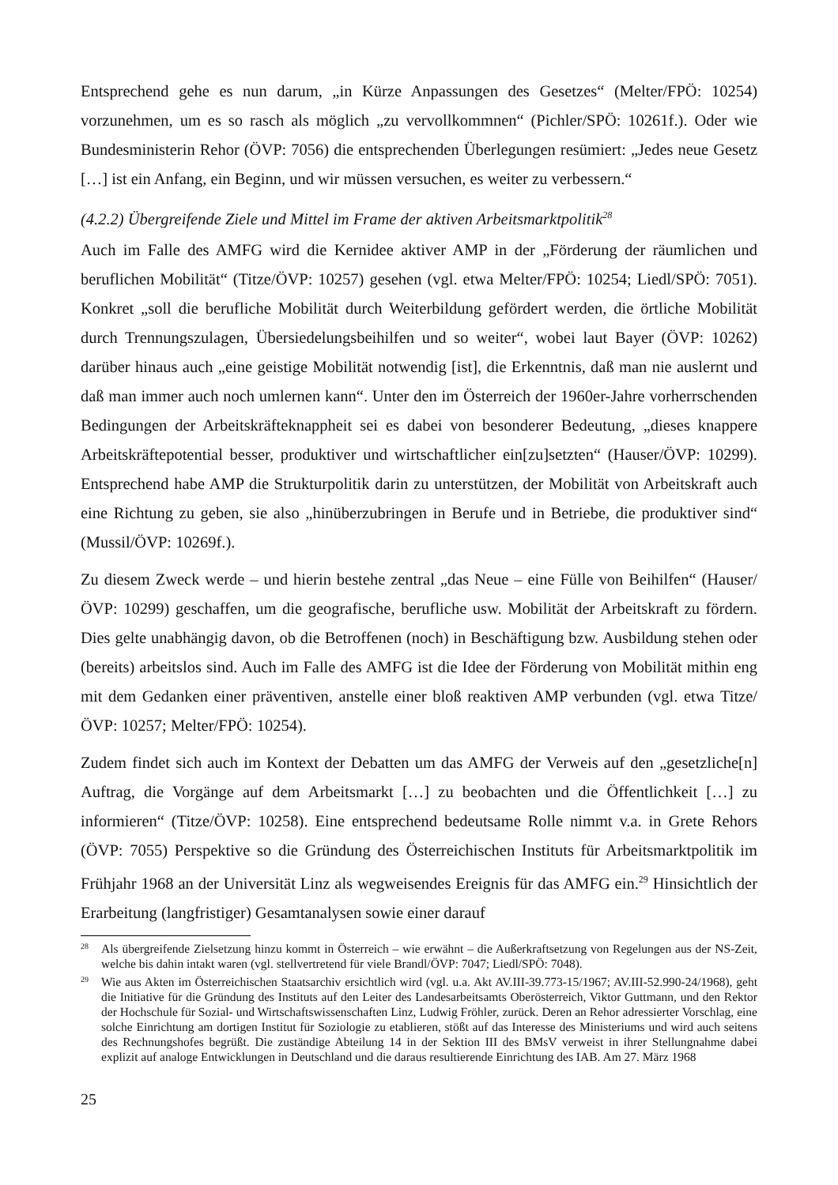Entsprechend gehe es nun darum, „in Kürze Anpassungen des Gesetzes“ (Melter/FPÖ: 10254) vorzunehmen, um es so rasch als möglich „zu vervollkommnen“ (Pichler/SPÖ: 10261f.). Oder wie Bundesministerin Rehor (ÖVP: 7056) die entsprechenden Überlegungen resümiert: „Jedes neue Gesetz […] ist ein Anfang, ein Beginn, und wir müssen versuchen, es weiter zu verbessern.“
(4.2.2) Übergreifende Ziele und Mittel im Frame der aktiven Arbeitsmarktpolitik<sup>28</sup>
Auch im Falle des AMFG wird die Kernidee aktiver AMP in der „Förderung der räumlichen und beruflichen Mobilität“ (Titze/ÖVP: 10257) gesehen (vgl. etwa Melter/FPÖ: 10254; Liedl/SPÖ: 7051). Konkret „soll die berufliche Mobilität durch Weiterbildung gefördert werden, die örtliche Mobilität durch Trennungszulagen, Übersiedelungsbeihilfen und so weiter“, wobei laut Bayer (ÖVP: 10262) darüber hinaus auch „eine geistige Mobilität notwendig [ist], die Erkenntnis, daß man nie auslernt und daß man immer auch noch umlernen kann“. Unter den im Österreich der 1960er-Jahre vorherrschenden Bedingungen der Arbeitskräfteknappheit sei es dabei von besonderer Bedeutung, „dieses knappere Arbeitskräftepotential besser, produktiver und wirtschaftlicher ein[zu]setzten“ (Hauser/ÖVP: 10299). Entsprechend habe AMP die Strukturpolitik darin zu unterstützen, der Mobilität von Arbeitskraft auch eine Richtung zu geben, sie also „hinüberzubringen in Berufe und in Betriebe, die produktiver sind“ (Mussil/ÖVP: 10269f.).
Zu diesem Zweck werde – und hierin bestehe zentral „das Neue – eine Fülle von Beihilfen“ (Hauser/ÖVP: 10299) geschaffen, um die geografische, berufliche usw. Mobilität der Arbeitskraft zu fördern. Dies gelte unabhängig davon, ob die Betroffenen (noch) in Beschäftigung bzw. Ausbildung stehen oder (bereits) arbeitslos sind. Auch im Falle des AMFG ist die Idee der Förderung von Mobilität mithin eng mit dem Gedanken einer präventiven, anstelle einer bloß reaktiven AMP verbunden (vgl. etwa Titze/ÖVP: 10257; Melter/FPÖ: 10254).
Zudem findet sich auch im Kontext der Debatten um das AMFG der Verweis auf den „gesetzliche[n] Auftrag, die Vorgänge auf dem Arbeitsmarkt […] zu beobachten und die Öffentlichkeit […] zu informieren“ (Titze/ÖVP: 10258). Eine entsprechend bedeutsame Rolle nimmt v.a. in Grete Rehors (ÖVP: 7055) Perspektive so die Gründung des Österreichischen Instituts für Arbeitsmarktpolitik im Frühjahr 1968 an der Universität Linz als wegweisendes Ereignis für das AMFG ein.<sup>29</sup> Hinsichtlich der Erarbeitung (langfristiger) Gesamtanalysen sowie einer darauf
28 Als übergreifende Zielsetzung hinzu kommt in Österreich – wie erwähnt – die Außerkraftsetzung von Regelungen aus der NS-Zeit, welche bis dahin intakt waren (vgl. stellvertretend für viele Brandl/ÖVP: 7047; Liedl/SPÖ: 7048).
29 Wie aus Akten im Österreichischen Staatsarchiv ersichtlich wird (vgl. u.a. Akt AV.III-39.773-15/1967; AV.III-52.990-24/1968), geht die Initiative für die Gründung des Instituts auf den Leiter des Landesarbeitsamts Oberösterreich, Viktor Guttmann, und den Rektor der Hochschule für Sozial- und Wirtschaftswissenschaften Linz, Ludwig Fröhler, zurück. Deren an Rehor adressierter Vorschlag, eine solche Einrichtung am dortigen Institut für Soziologie zu etablieren, stößt auf das Interesse des Ministeriums und wird auch seitens des Rechnungshofes begrüßt. Die zuständige Abteilung 14 in der Sektion III des BMsV verweist in ihrer Stellungnahme dabei explizit auf analoge Entwicklungen in Deutschland und die daraus resultierende Einrichtung des IAB. Am 27. März 1968
25